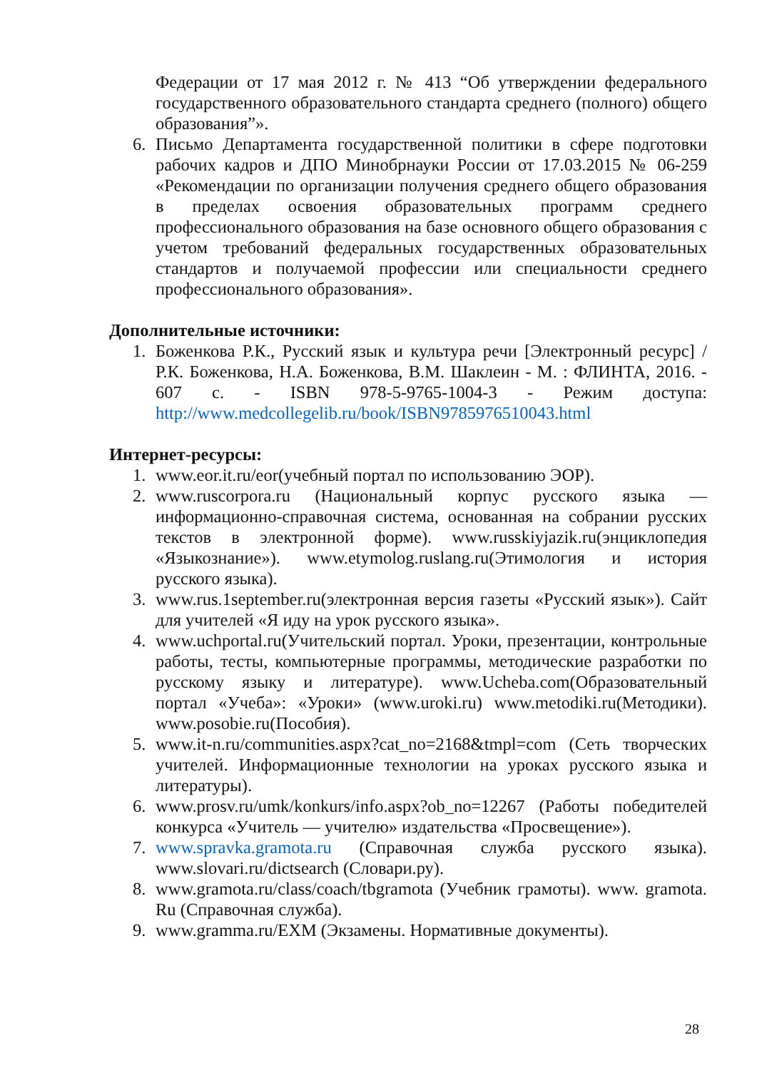Федерации от 17 мая 2012 г. № 413 “Об утверждении федерального государственного образовательного стандарта среднего (полного) общего образования”».
6. Письмо Департамента государственной политики в сфере подготовки рабочих кадров и ДПО Минобрнауки России от 17.03.2015 № 06-259 «Рекомендации по организации получения среднего общего образования в пределах освоения образовательных программ среднего профессионального образования на базе основного общего образования с учетом требований федеральных государственных образовательных стандартов и получаемой профессии или специальности среднего профессионального образования».
Дополнительные источники:
1. Боженкова Р.К., Русский язык и культура речи [Электронный ресурс] / Р.К. Боженкова, Н.А. Боженкова, В.М. Шаклеин - М. : ФЛИНТА, 2016. - 607 с. - ISBN 978-5-9765-1004-3 - Режим доступа: http://www.medcollegelib.ru/book/ISBN9785976510043.html
Интернет-ресурсы:
1. www.eor.it.ru/eor(учебный портал по использованию ЭОР).
2. www.ruscorpora.ru (Национальный корпус русского языка — информационно-справочная система, основанная на собрании русских текстов в электронной форме). www.russkiyjazik.ru(энциклопедия «Языкознание»). www.etymolog.ruslang.ru(Этимология и история русского языка).
3. www.rus.1september.ru(электронная версия газеты «Русский язык»). Сайт для учителей «Я иду на урок русского языка».
4. www.uchportal.ru(Учительский портал. Уроки, презентации, контрольные работы, тесты, компьютерные программы, методические разработки по русскому языку и литературе). www.Ucheba.com(Образовательный портал «Учеба»: «Уроки» (www.uroki.ru) www.metodiki.ru(Методики). www.posobie.ru(Пособия).
5. www.it-n.ru/communities.aspx?cat_no=2168&tmpl=com (Сеть творческих учителей. Информационные технологии на уроках русского языка и литературы).
6. www.prosv.ru/umk/konkurs/info.aspx?ob_no=12267 (Работы победителей конкурса «Учитель — учителю» издательства «Просвещение»).
7. www.spravka.gramota.ru (Справочная служба русского языка). www.slovari.ru/dictsearch (Словари.ру).
8. www.gramota.ru/class/coach/tbgramota (Учебник грамоты). www. gramota. Ru (Справочная служба).
9. www.gramma.ru/EXM (Экзамены. Нормативные документы).
28